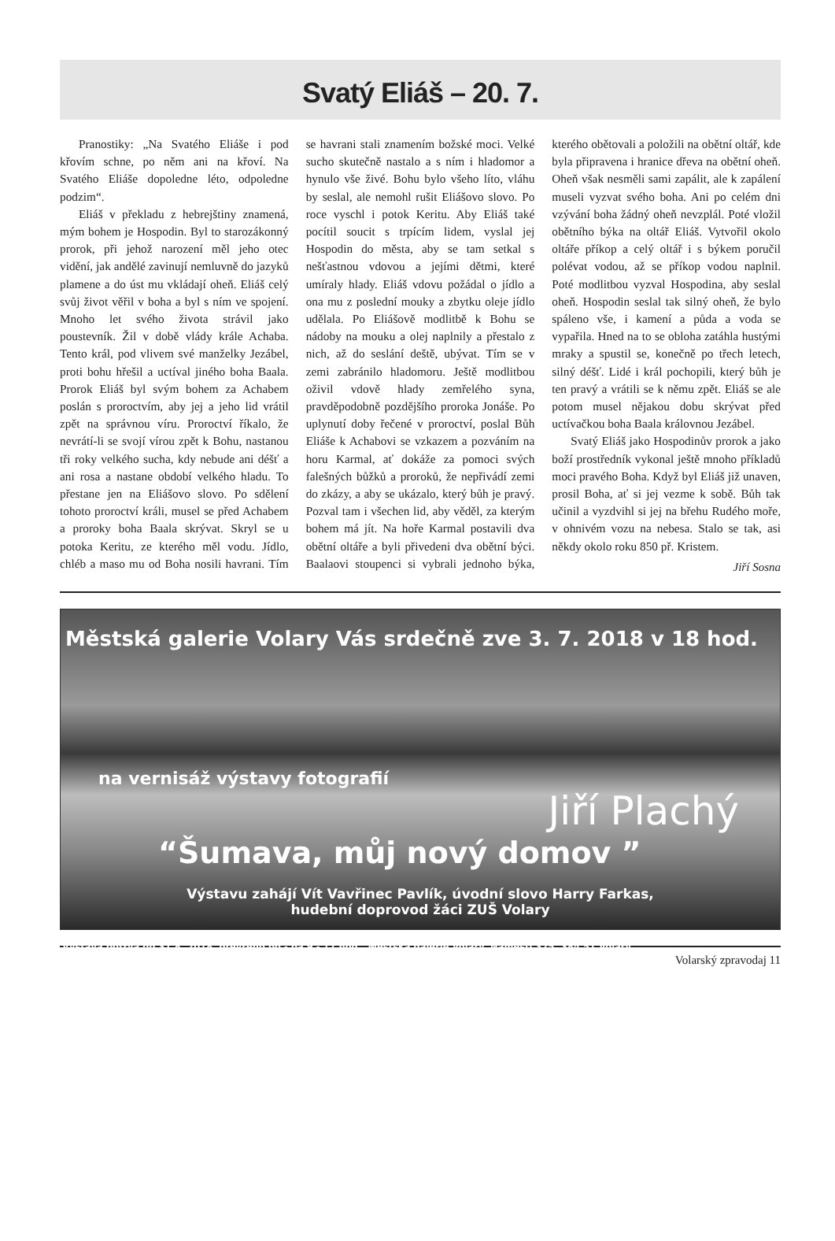Svatý Eliáš – 20. 7.
Pranostiky: „Na Svatého Eliáše i pod křovím schne, po něm ani na křoví. Na Svatého Eliáše dopoledne léto, odpoledne podzim“.
Eliáš v překladu z hebrejštiny znamená, mým bohem je Hospodin. Byl to starozákonný prorok, při jehož narození měl jeho otec vidění, jak andělé zavinují nemluvně do jazyků plamene a do úst mu vkládají oheň. Eliáš celý svůj život věřil v boha a byl s ním ve spojení. Mnoho let svého života strávil jako poustevník. Žil v době vlády krále Achaba. Tento král, pod vlivem své manželky Jezábel, proti bohu hřešil a uctíval jiného boha Baala. Prorok Eliáš byl svým bohem za Achabem poslán s proroctvím, aby jej a jeho lid vrátil zpět na správnou víru. Proroctví říkalo, že nevrátí-li se svojí vírou zpět k Bohu, nastanou tři roky velkého sucha, kdy nebude ani déšť a ani rosa a nastane období velkého hladu. To přestane jen na Eliášovo slovo. Po sdělení tohoto proroctví králi, musel se před Achabem a proroky boha Baala skrývat. Skryl se u potoka Keritu, ze kterého měl vodu. Jídlo, chléb a maso mu od Boha nosili havrani. Tím se havrani stali znamením božské moci. Velké sucho skutečně nastalo a s ním i hladomor a hynulo vše živé. Bohu bylo všeho líto, vláhu by seslal, ale nemohl rušit Eliášovo slovo. Po roce vyschl i potok Keritu. Aby Eliáš také pocítil soucit s trpícím lidem, vyslal jej Hospodin do města, aby se tam setkal s nešťastnou vdovou a jejími dětmi, které umíraly hlady. Eliáš vdovu požádal o jídlo a ona mu z poslední mouky a zbytku oleje jídlo udělala. Po Eliášově modlitbě k Bohu se nádoby na mouku a olej naplnily a přestalo z nich, až do seslání deště, ubývat. Tím se v zemi zabránilo hladomoru. Ještě modlitbou oživil vdově hlady zemřelého syna, pravděpodobně pozdějšího proroka Jonáše. Po uplynutí doby řečené v proroctví, poslal Bůh Eliáše k Achabovi se vzkazem a pozváním na horu Karmal, ať dokáže za pomoci svých falešných bůžků a proroků, že nepřivádí zemi do zkázy, a aby se ukázalo, který bůh je pravý. Pozval tam i všechen lid, aby věděl, za kterým bohem má jít. Na hoře Karmal postavili dva obětní oltáře a byli přivedeni dva obětní býci. Baalaovi stoupenci si vybrali jednoho býka, kterého obětovali a položili na obětní oltář, kde byla připravena i hranice dřeva na obětní oheň. Oheň však nesměli sami zapálit, ale k zapálení museli vyzvat svého boha. Ani po celém dni vzývání boha žádný oheň nevzplál. Poté vložil obětního býka na oltář Eliáš. Vytvořil okolo oltáře příkop a celý oltář i s býkem poručil polévat vodou, až se příkop vodou naplnil. Poté modlitbou vyzval Hospodina, aby seslal oheň. Hospodin seslal tak silný oheň, že bylo spáleno vše, i kamení a půda a voda se vypařila. Hned na to se obloha zatáhla hustými mraky a spustil se, konečně po třech letech, silný déšť. Lidé i král pochopili, který bůh je ten pravý a vrátili se k němu zpět. Eliáš se ale potom musel nějakou dobu skrývat před uctívačkou boha Baala královnou Jezábel.
Svatý Eliáš jako Hospodinův prorok a jako boží prostředník vykonal ještě mnoho příkladů moci pravého Boha. Když byl Eliáš již unaven, prosil Boha, ať si jej vezme k sobě. Bůh tak učinil a vyzdvihl si jej na břehu Rudého moře, v ohnivém vozu na nebesa. Stalo se tak, asi někdy okolo roku 850 př. Kristem.
Jiří Sosna
Městská galerie Volary Vás srdečně zve 3. 7. 2018 v 18 hod.
na vernisáž výstavy fotografií
Jiří Plachý
“Šumava, můj nový domov ”
Výstavu zahájí Vít Vavřinec Pavlík, úvodní slovo Harry Farkas,
hudební doprovod žáci ZUŠ Volary
Výstava potrvá do 31.8. 2018, otevřeno po - pá 9 - 17 hod., Městská galerie Volary, Náměstí 325, 384 51 Volary
Volarský zpravodaj 11